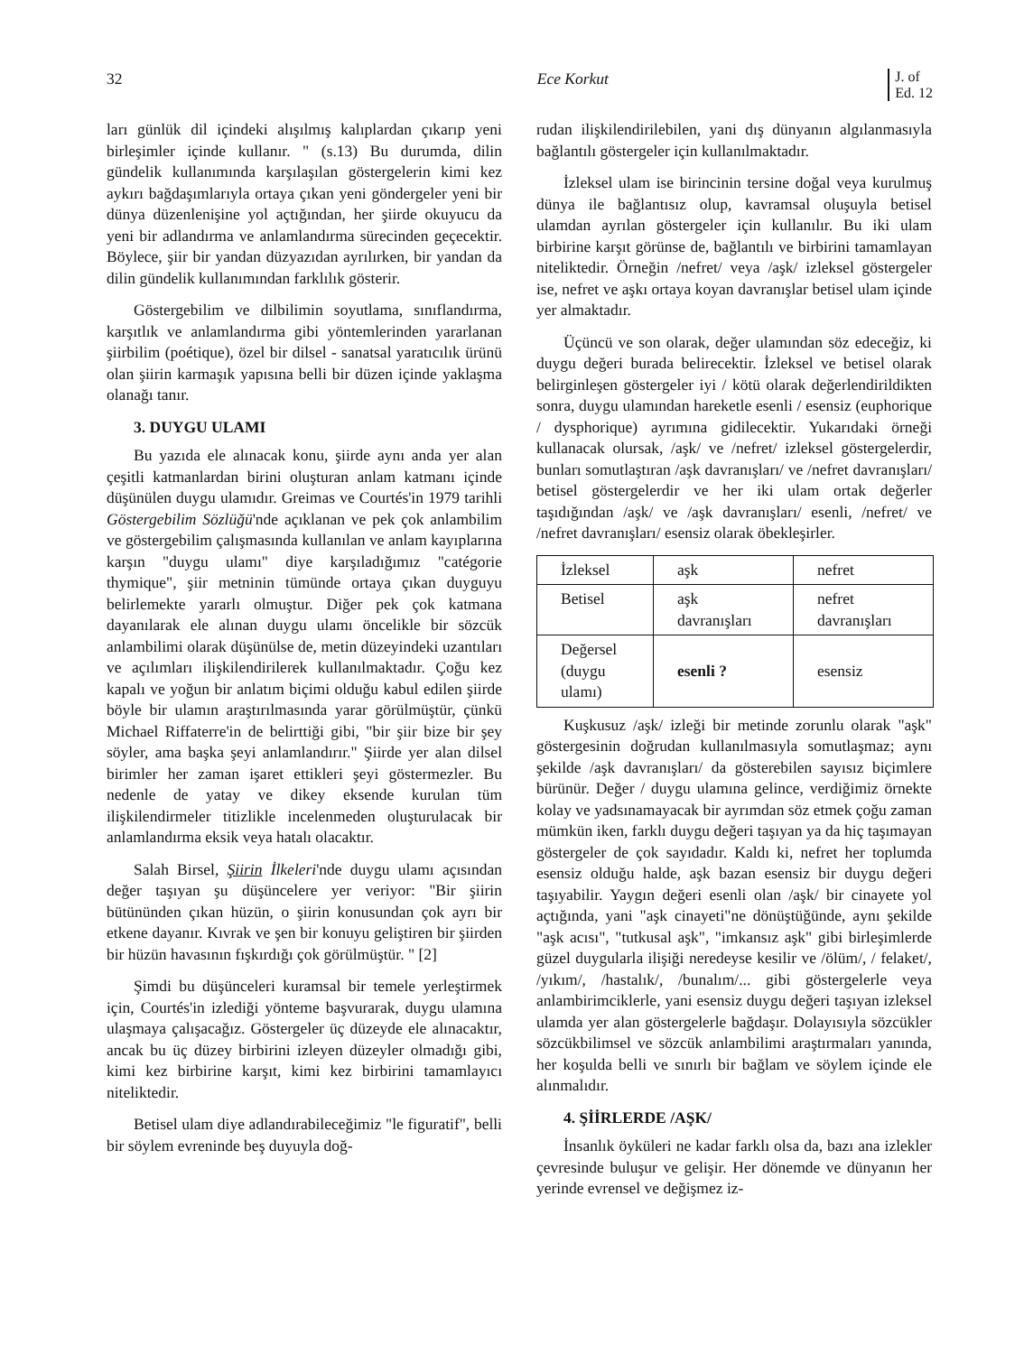32 Ece Korkut J. of
Ed. 12
ları günlük dil içindeki alışılmış kalıplardan çıkarıp yeni birleşimler içinde kullanır. " (s.13) Bu durumda, dilin gündelik kullanımında karşılaşılan göstergelerin kimi kez aykırı bağdaşımlarıyla ortaya çıkan yeni göndergeler yeni bir dünya düzenlenişine yol açtığından, her şiirde okuyucu da yeni bir adlandırma ve anlamlandırma sürecinden geçecektir. Böylece, şiir bir yandan düzyazıdan ayrılırken, bir yandan da dilin gündelik kullanımından farklılık gösterir.
Göstergebilim ve dilbilimin soyutlama, sınıflandırma, karşıtlık ve anlamlandırma gibi yöntemlerinden yararlanan şiirbilim (poétique), özel bir dilsel - sanatsal yaratıcılık ürünü olan şiirin karmaşık yapısına belli bir düzen içinde yaklaşma olanağı tanır.
3. DUYGU ULAMI
Bu yazıda ele alınacak konu, şiirde aynı anda yer alan çeşitli katmanlardan birini oluşturan anlam katmanı içinde düşünülen duygu ulamıdır. Greimas ve Courtés'in 1979 tarihli Göstergebilim Sözlüğü'nde açıklanan ve pek çok anlambilim ve göstergebilim çalışmasında kullanılan ve anlam kayıplarına karşın "duygu ulamı" diye karşıladığımız "catégorie thymique", şiir metninin tümünde ortaya çıkan duyguyu belirlemekte yararlı olmuştur. Diğer pek çok katmana dayanılarak ele alınan duygu ulamı öncelikle bir sözcük anlambilimi olarak düşünülse de, metin düzeyindeki uzantıları ve açılımları ilişkilendirilerek kullanılmaktadır. Çoğu kez kapalı ve yoğun bir anlatım biçimi olduğu kabul edilen şiirde böyle bir ulamın araştırılmasında yarar görülmüştür, çünkü Michael Riffaterre'in de belirttiği gibi, "bir şiir bize bir şey söyler, ama başka şeyi anlamlandırır." Şiirde yer alan dilsel birimler her zaman işaret ettikleri şeyi göstermezler. Bu nedenle de yatay ve dikey eksende kurulan tüm ilişkilendirmeler titizlikle incelenmeden oluşturulacak bir anlamlandırma eksik veya hatalı olacaktır.
Salah Birsel, Şiirin İlkeleri'nde duygu ulamı açısından değer taşıyan şu düşüncelere yer veriyor: "Bir şiirin bütününden çıkan hüzün, o şiirin konusundan çok ayrı bir etkene dayanır. Kıvrak ve şen bir konuyu geliştiren bir şiirden bir hüzün havasının fışkırdığı çok görülmüştür. " [2]
Şimdi bu düşünceleri kuramsal bir temele yerleştirmek için, Courtés'in izlediği yönteme başvurarak, duygu ulamına ulaşmaya çalışacağız. Göstergeler üç düzeyde ele alınacaktır, ancak bu üç düzey birbirini izleyen düzeyler olmadığı gibi, kimi kez birbirine karşıt, kimi kez birbirini tamamlayıcı niteliktedir.
Betisel ulam diye adlandırabileceğimiz "le figuratif", belli bir söylem evreninde beş duyuyla doğ-
rudan ilişkilendirilebilen, yani dış dünyanın algılanmasıyla bağlantılı göstergeler için kullanılmaktadır.
İzleksel ulam ise birincinin tersine doğal veya kurulmuş dünya ile bağlantısız olup, kavramsal oluşuyla betisel ulamdan ayrılan göstergeler için kullanılır. Bu iki ulam birbirine karşıt görünse de, bağlantılı ve birbirini tamamlayan niteliktedir. Örneğin /nefret/ veya /aşk/ izleksel göstergeler ise, nefret ve aşkı ortaya koyan davranışlar betisel ulam içinde yer almaktadır.
Üçüncü ve son olarak, değer ulamından söz edeceğiz, ki duygu değeri burada belirecektir. İzleksel ve betisel olarak belirginleşen göstergeler iyi / kötü olarak değerlendirildikten sonra, duygu ulamından hareketle esenli / esensiz (euphorique / dysphorique) ayrımına gidilecektir. Yukarıdaki örneği kullanacak olursak, /aşk/ ve /nefret/ izleksel göstergelerdir, bunları somutlaştıran /aşk davranışları/ ve /nefret davranışları/ betisel göstergelerdir ve her iki ulam ortak değerler taşıdığından /aşk/ ve /aşk davranışları/ esenli, /nefret/ ve /nefret davranışları/ esensiz olarak öbekleşirler.
| İzleksel | aşk | nefret |
| Betisel | aşk davranışları | nefret davranışları |
| Değersel (duygu ulamı) | esenli ? | esensiz |
Kuşkusuz /aşk/ izleği bir metinde zorunlu olarak "aşk" göstergesinin doğrudan kullanılmasıyla somutlaşmaz; aynı şekilde /aşk davranışları/ da gösterebilen sayısız biçimlere bürünür. Değer / duygu ulamına gelince, verdiğimiz örnekte kolay ve yadsınamayacak bir ayrımdan söz etmek çoğu zaman mümkün iken, farklı duygu değeri taşıyan ya da hiç taşımayan göstergeler de çok sayıdadır. Kaldı ki, nefret her toplumda esensiz olduğu halde, aşk bazan esensiz bir duygu değeri taşıyabilir. Yaygın değeri esenli olan /aşk/ bir cinayete yol açtığında, yani "aşk cinayeti"ne dönüştüğünde, aynı şekilde "aşk acısı", "tutkusal aşk", "imkansız aşk" gibi birleşimlerde güzel duygularla ilişiği neredeyse kesilir ve /ölüm/, / felaket/, /yıkım/, /hastalık/, /bunalım/... gibi göstergelerle veya anlambirimciklerle, yani esensiz duygu değeri taşıyan izleksel ulamda yer alan göstergelerle bağdaşır. Dolayısıyla sözcükler sözcükbilimsel ve sözcük anlambilimi araştırmaları yanında, her koşulda belli ve sınırlı bir bağlam ve söylem içinde ele alınmalıdır.
4. ŞİİRLERDE /AŞK/
İnsanlık öyküleri ne kadar farklı olsa da, bazı ana izlekler çevresinde buluşur ve gelişir. Her dönemde ve dünyanın her yerinde evrensel ve değişmez iz-